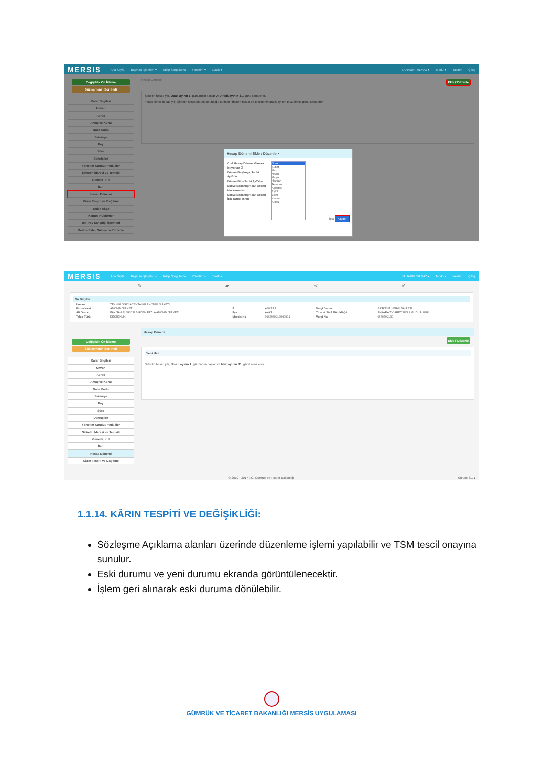MERSIS Ana Sayfa Başvuru İşlemleri ▾ Talep Sorgulama Yönetim ▾ Evrak ▾ BAHADIR YILMAZ ▾ Modül ▾ Yardım Çıkış
Değişiklik Ön İzleme
Sözleşmenin Son Hali
Karar Bilgileri
Unvan
Adres
Amaç ve Konu
Nace Kodu
Sermaye
Pay
Süre
Denetçiler
Yönetim Kurulu / Yetkililer
Şirketin İdaresi ve Temsili
Genel Kurul
İlan
Hesap Dönemi
Kârın Tespiti ve Dağıtımı
Yedek Akçe
Kanuni Hükümler
Tek Pay Sahipliği İşlemleri
Madde Ekle / Sözleşme Düzenle
Hesap Dönemi
Ekle / Düzenle
Şirketin hesap yılı, Ocak ayının 1. gününden başlar ve Aralık ayının 31. günü sona erer.
Fakat birinci hesap yılı, Şirketin kesin olarak kurulduğu tarihten itibaren başlar ve o senenin aralık ayının otuz birinci günü sona erer.
Hesap Dönemi Ekle / Düzenle ×
Özel Hesap Dönemi Girmek İstiyorum ☑
Dönem Başlangıç Tarihi Ay/Gün
Dönem Bitiş Tarihi Ay/Gün
Maliye Bakanlığı'ndan Alınan İzin Yazısı No
Maliye Bakanlığı'ndan Alınan İzin Yazısı Tarihi
Ocak
Şubat
Mart
Nisan
Mayıs
Haziran
Temmuz
Ağustos
Eylül
Ekim
Kasım
Aralık
İptal Kaydet
MERSIS Ana Sayfa Başvuru İşlemleri ▾ Talep Sorgulama Yönetim ▾ Evrak ▾ BAHADIR YILMAZ ▾ Modül ▾ Yardım Çıkış
✎ ▰ ⋖ ✔
Ön Bilgiler
| Unvan | TEKNİKLOGİC ACENTALIĞI ANONİM ŞİRKETİ | | | | |
| Firma Nevi | ANONİM ŞİRKET | İl | ANKARA | Vergi Dairesi | BAŞKENT VERGİ DAİRESİ |
| Alt Grubu | PAY SAHİBİ SAYISI BİRDEN FAZLA ANONİM ŞİRKET | İlçe | AYAŞ | Ticaret Sicil Müdürlüğü | ANKARA TİCARET SİCİLİ MÜDÜRLÜĞÜ |
| Talep Türü | DEĞİŞİKLİK | Mersis No | 0966030213000001 | Vergi No | 9660302130 |
Değişiklik Ön İzleme
Sözleşmenin Son Hali
Karar Bilgileri
Unvan
Adres
Amaç ve Konu
Nace Kodu
Sermaye
Pay
Süre
Denetçiler
Yönetim Kurulu / Yetkililer
Şirketin İdaresi ve Temsili
Genel Kurul
İlan
Hesap Dönemi
Kârın Tespiti ve Dağıtımı
Hesap Dönemi
Ekle / Düzenle
Yeni Hali
Şirketin hesap yılı, Nisan ayının 1. gününden başlar ve Mart ayının 31. günü sona erer.
© 2010 - 2017 T.C. Gümrük ve Ticaret Bakanlığı Sürüm: 6.1.1
1.1.14. KÂRIN TESPİTİ VE DEĞİŞİKLİĞİ:
Sözleşme Açıklama alanları üzerinde düzenleme işlemi yapılabilir ve TSM tescil onayına sunulur.
Eski durumu ve yeni durumu ekranda görüntülenecektir.
İşlem geri alınarak eski duruma dönülebilir.
GÜMRÜK VE TİCARET BAKANLIĞI MERSİS UYGULAMASI